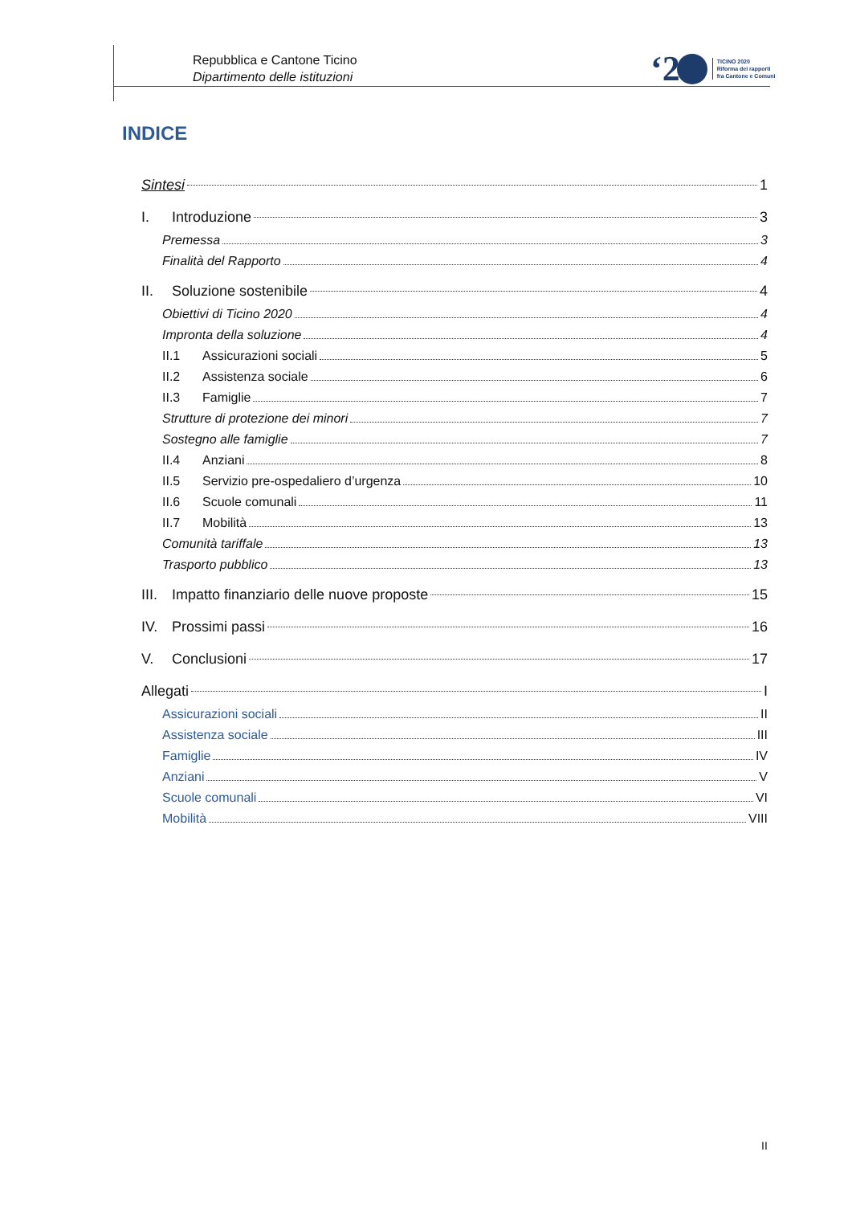Repubblica e Cantone Ticino
Dipartimento delle istituzioni
‘2
TICINO 2020
Riforma dei rapporti
fra Cantone e Comuni
INDICE
Sintesi 1
I. Introduzione 3
Premessa 3
Finalità del Rapporto 4
II. Soluzione sostenibile 4
Obiettivi di Ticino 2020 4
Impronta della soluzione 4
II.1 Assicurazioni sociali 5
II.2 Assistenza sociale 6
II.3 Famiglie 7
Strutture di protezione dei minori 7
Sostegno alle famiglie 7
II.4 Anziani 8
II.5 Servizio pre-ospedaliero d’urgenza 10
II.6 Scuole comunali 11
II.7 Mobilità 13
Comunità tariffale 13
Trasporto pubblico 13
III. Impatto finanziario delle nuove proposte 15
IV. Prossimi passi 16
V. Conclusioni 17
Allegati I
Assicurazioni sociali II
Assistenza sociale III
Famiglie IV
Anziani V
Scuole comunali VI
Mobilità VIII
II